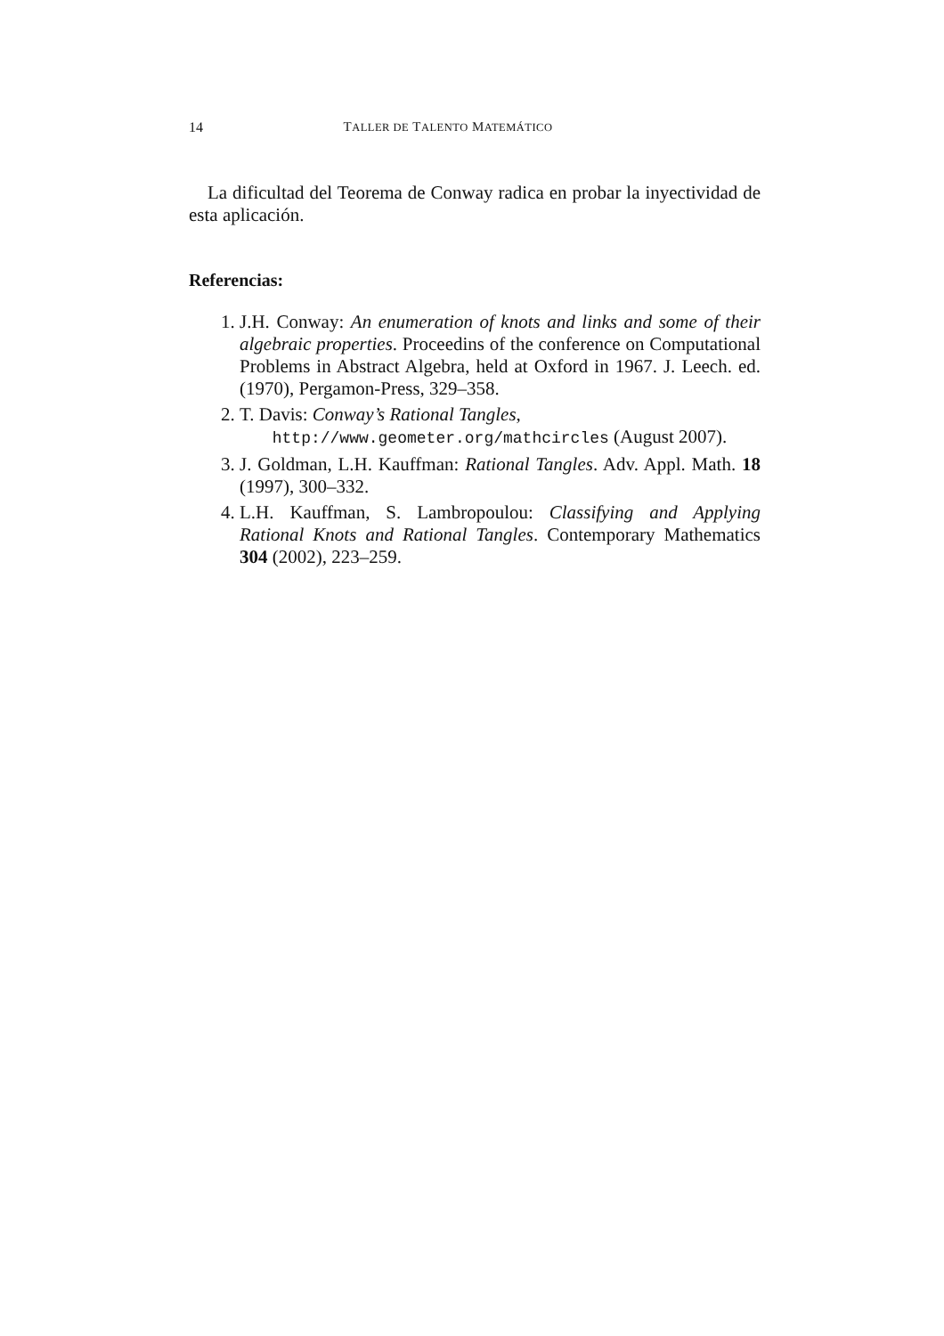14 TALLER DE TALENTO MATEMÁTICO
La dificultad del Teorema de Conway radica en probar la inyectividad de esta aplicación.
Referencias:
1. J.H. Conway: An enumeration of knots and links and some of their algebraic properties. Proceedins of the conference on Computational Problems in Abstract Algebra, held at Oxford in 1967. J. Leech. ed. (1970), Pergamon-Press, 329–358.
2. T. Davis: Conway’s Rational Tangles,
http://www.geometer.org/mathcircles (August 2007).
3. J. Goldman, L.H. Kauffman: Rational Tangles. Adv. Appl. Math. 18 (1997), 300–332.
4. L.H. Kauffman, S. Lambropoulou: Classifying and Applying Rational Knots and Rational Tangles. Contemporary Mathematics 304 (2002), 223–259.